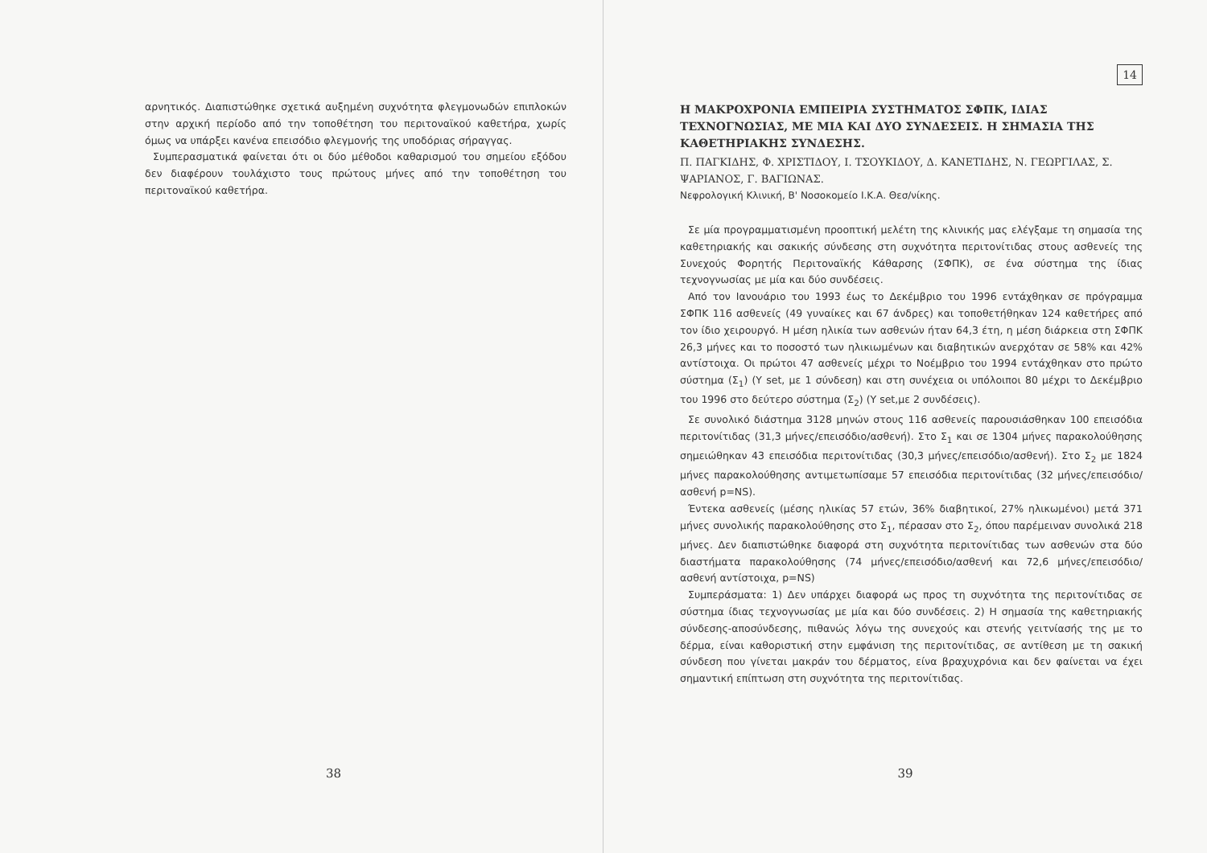αρνητικός. Διαπιστώθηκε σχετικά αυξημένη συχνότητα φλεγμονωδών επιπλοκών στην αρχική περίοδο από την τοποθέτηση του περιτοναϊκού καθετήρα, χωρίς όμως να υπάρξει κανένα επεισόδιο φλεγμονής της υποδόριας σήραγγας.
Συμπερασματικά φαίνεται ότι οι δύο μέθοδοι καθαρισμού του σημείου εξόδου δεν διαφέρουν τουλάχιστο τους πρώτους μήνες από την τοποθέτηση του περιτοναϊκού καθετήρα.
38
14
Η ΜΑΚΡΟΧΡΟΝΙΑ ΕΜΠΕΙΡΙΑ ΣΥΣΤΗΜΑΤΟΣ ΣΦΠΚ, ΙΔΙΑΣ ΤΕΧΝΟΓΝΩΣΙΑΣ, ΜΕ ΜΙΑ ΚΑΙ ΔΥΟ ΣΥΝΔΕΣΕΙΣ. Η ΣΗΜΑΣΙΑ ΤΗΣ ΚΑΘΕΤΗΡΙΑΚΗΣ ΣΥΝΔΕΣΗΣ.
Π. ΠΑΓΚΙΔΗΣ, Φ. ΧΡΙΣΤΙΔΟΥ, Ι. ΤΣΟΥΚΙΔΟΥ, Δ. ΚΑΝΕΤΙΔΗΣ, Ν. ΓΕΩΡΓΙΛΑΣ, Σ. ΨΑΡΙΑΝΟΣ, Γ. ΒΑΓΙΩΝΑΣ.
Νεφρολογική Κλινική, Β' Νοσοκομείο Ι.Κ.Α. Θεσ/νίκης.
Σε μία προγραμματισμένη προοπτική μελέτη της κλινικής μας ελέγξαμε τη σημασία της καθετηριακής και σακικής σύνδεσης στη συχνότητα περιτονίτιδας στους ασθενείς της Συνεχούς Φορητής Περιτοναϊκής Κάθαρσης (ΣΦΠΚ), σε ένα σύστημα της ίδιας τεχνογνωσίας με μία και δύο συνδέσεις.
Από τον Ιανουάριο του 1993 έως το Δεκέμβριο του 1996 εντάχθηκαν σε πρόγραμμα ΣΦΠΚ 116 ασθενείς (49 γυναίκες και 67 άνδρες) και τοποθετήθηκαν 124 καθετήρες από τον ίδιο χειρουργό. Η μέση ηλικία των ασθενών ήταν 64,3 έτη, η μέση διάρκεια στη ΣΦΠΚ 26,3 μήνες και το ποσοστό των ηλικιωμένων και διαβητικών ανερχόταν σε 58% και 42% αντίστοιχα. Οι πρώτοι 47 ασθενείς μέχρι το Νοέμβριο του 1994 εντάχθηκαν στο πρώτο σύστημα (Σ<sub>1</sub>) (Y set, με 1 σύνδεση) και στη συνέχεια οι υπόλοιποι 80 μέχρι το Δεκέμβριο του 1996 στο δεύτερο σύστημα (Σ<sub>2</sub>) (Y set,με 2 συνδέσεις).
Σε συνολικό διάστημα 3128 μηνών στους 116 ασθενείς παρουσιάσθηκαν 100 επεισόδια περιτονίτιδας (31,3 μήνες/επεισόδιο/ασθενή). Στο Σ<sub>1</sub> και σε 1304 μήνες παρακολούθησης σημειώθηκαν 43 επεισόδια περιτονίτιδας (30,3 μήνες/επεισόδιο/ασθενή). Στο Σ<sub>2</sub> με 1824 μήνες παρακολούθησης αντιμετωπίσαμε 57 επεισόδια περιτονίτιδας (32 μήνες/επεισόδιο/ασθενή p=NS).
Έντεκα ασθενείς (μέσης ηλικίας 57 ετών, 36% διαβητικοί, 27% ηλικωμένοι) μετά 371 μήνες συνολικής παρακολούθησης στο Σ<sub>1</sub>, πέρασαν στο Σ<sub>2</sub>, όπου παρέμειναν συνολικά 218 μήνες. Δεν διαπιστώθηκε διαφορά στη συχνότητα περιτονίτιδας των ασθενών στα δύο διαστήματα παρακολούθησης (74 μήνες/επεισόδιο/ασθενή και 72,6 μήνες/επεισόδιο/ασθενή αντίστοιχα, p=NS)
Συμπεράσματα: 1) Δεν υπάρχει διαφορά ως προς τη συχνότητα της περιτονίτιδας σε σύστημα ίδιας τεχνογνωσίας με μία και δύο συνδέσεις. 2) Η σημασία της καθετηριακής σύνδεσης-αποσύνδεσης, πιθανώς λόγω της συνεχούς και στενής γειτνίασής της με το δέρμα, είναι καθοριστική στην εμφάνιση της περιτονίτιδας, σε αντίθεση με τη σακική σύνδεση που γίνεται μακράν του δέρματος, είνα βραχυχρόνια και δεν φαίνεται να έχει σημαντική επίπτωση στη συχνότητα της περιτονίτιδας.
39